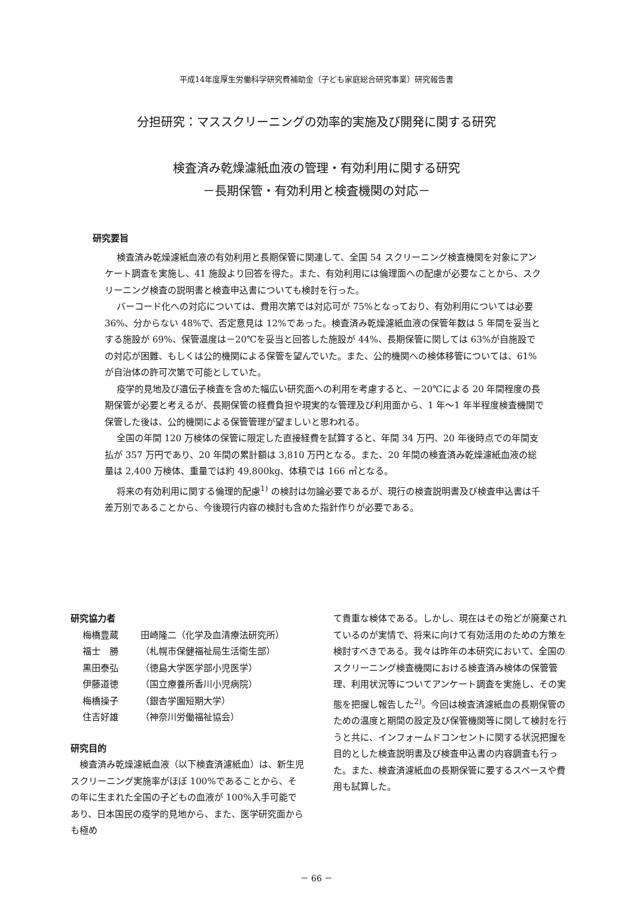平成14年度厚生労働科学研究費補助金（子ども家庭総合研究事業）研究報告書
分担研究：マススクリーニングの効率的実施及び開発に関する研究
検査済み乾燥濾紙血液の管理・有効利用に関する研究
－長期保管・有効利用と検査機関の対応－
研究要旨
検査済み乾燥濾紙血液の有効利用と長期保管に関連して、全国 54 スクリーニング検査機関を対象にアンケート調査を実施し、41 施設より回答を得た。また、有効利用には倫理面への配慮が必要なことから、スクリーニング検査の説明書と検査申込書についても検討を行った。
バーコード化への対応については、費用次第では対応可が 75%となっており、有効利用については必要 36%、分からない 48%で、否定意見は 12%であった。検査済み乾燥濾紙血液の保管年数は 5 年間を妥当とする施設が 69%、保管温度は－20℃を妥当と回答した施設が 44%、長期保管に関しては 63%が自施設での対応が困難、もしくは公的機関による保管を望んでいた。また、公的機関への検体移管については、61%が自治体の許可次第で可能としていた。
疫学的見地及び遺伝子検査を含めた幅広い研究面への利用を考慮すると、－20℃による 20 年間程度の長期保管が必要と考えるが、長期保管の経費負担や現実的な管理及び利用面から、1 年～1 年半程度検査機関で保管した後は、公的機関による保管管理が望ましいと思われる。
全国の年間 120 万検体の保管に限定した直接経費を試算すると、年間 34 万円、20 年後時点での年間支払が 357 万円であり、20 年間の累計額は 3,810 万円となる。また、20 年間の検査済み乾燥濾紙血液の総量は 2,400 万検体、重量では約 49,800kg、体積では 166 ㎥となる。
将来の有効利用に関する倫理的配慮<sup>1)</sup> の検討は勿論必要であるが、現行の検査説明書及び検査申込書は千差万別であることから、今後現行内容の検討も含めた指針作りが必要である。
研究協力者
梅橋豊蔵 田崎隆二（化学及血清療法研究所）
福士　勝 （札幌市保健福祉局生活衛生部）
黒田泰弘 （徳島大学医学部小児医学）
伊藤道徳 （国立療養所香川小児病院）
梅橋操子 （銀杏学園短期大学）
住吉好雄 （神奈川労働福祉協会）
研究目的
　検査済み乾燥濾紙血液（以下検査済濾紙血）は、新生児スクリーニング実施率がほぼ 100%であることから、その年に生まれた全国の子どもの血液が 100%入手可能であり、日本国民の疫学的見地から、また、医学研究面からも極め
て貴重な検体である。しかし、現在はその殆どが廃棄されているのが実情で、将来に向けて有効活用のための方策を検討すべきである。我々は昨年の本研究において、全国のスクリーニング検査機関における検査済み検体の保管管理、利用状況等についてアンケート調査を実施し、その実態を把握し報告した<sup>2)</sup>。今回は検査済濾紙血の長期保管のための温度と期間の設定及び保管機関等に関して検討を行うと共に、インフォームドコンセントに関する状況把握を目的とした検査説明書及び検査申込書の内容調査も行った。また、検査済濾紙血の長期保管に要するスペースや費用も試算した。
－ 66 －